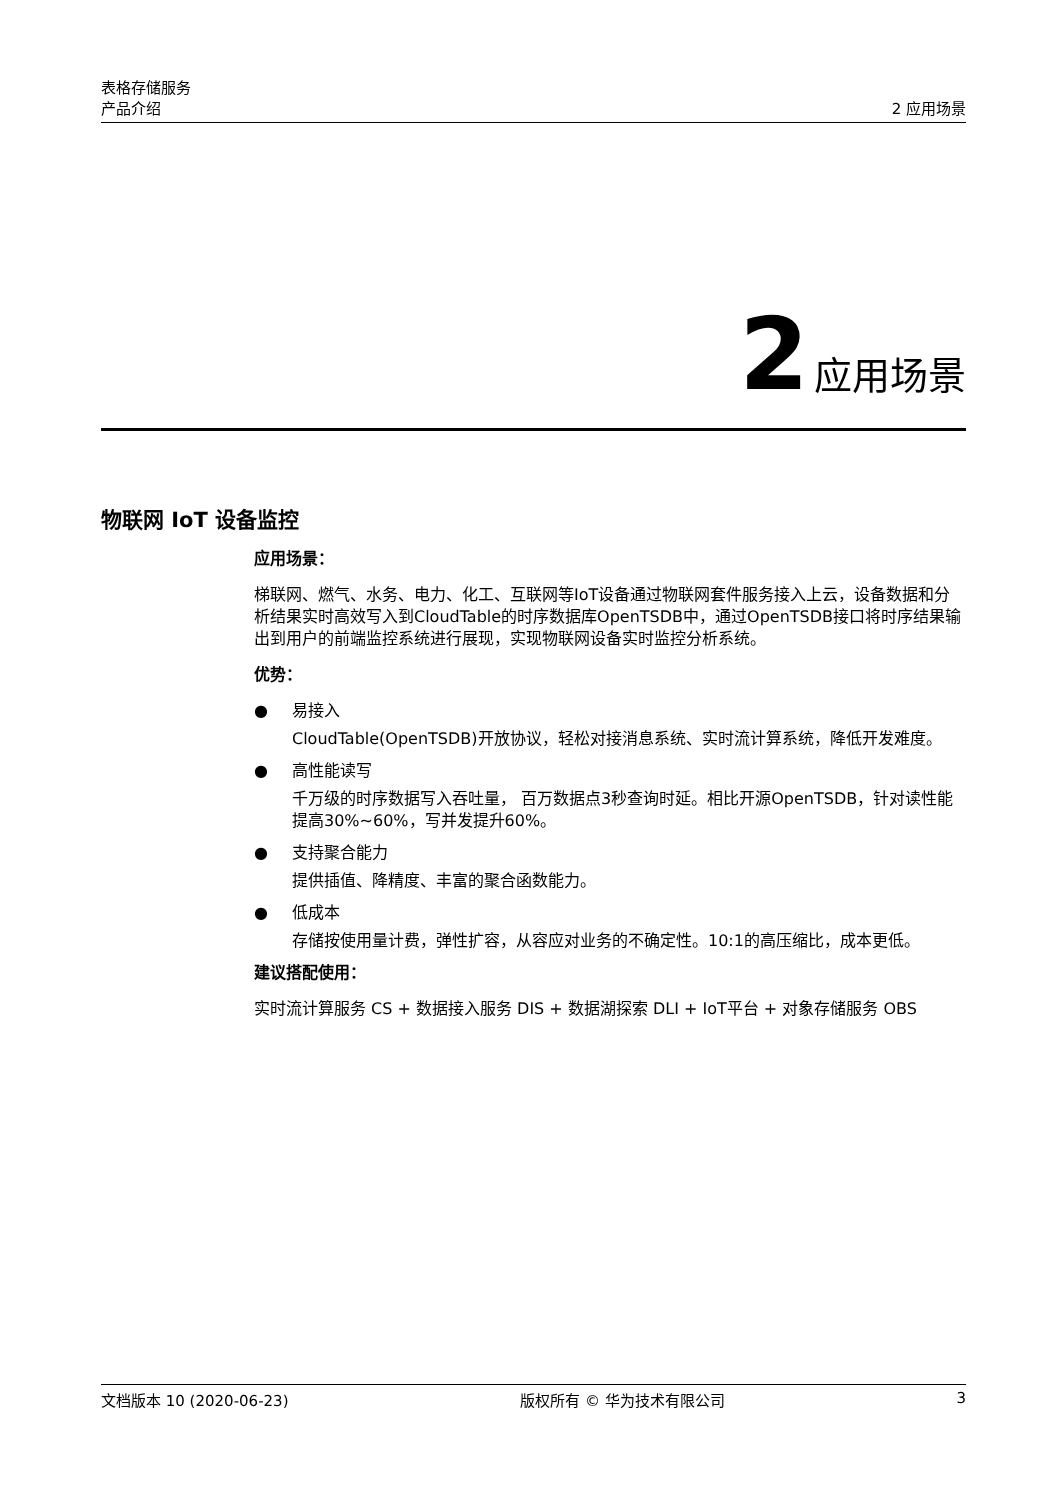表格存储服务
产品介绍 2 应用场景
2 应用场景
物联网 IoT 设备监控
应用场景：
梯联网、燃气、水务、电力、化工、互联网等IoT设备通过物联网套件服务接入上云，设备数据和分析结果实时高效写入到CloudTable的时序数据库OpenTSDB中，通过OpenTSDB接口将时序结果输出到用户的前端监控系统进行展现，实现物联网设备实时监控分析系统。
优势：
● 易接入
CloudTable(OpenTSDB)开放协议，轻松对接消息系统、实时流计算系统，降低开发难度。
● 高性能读写
千万级的时序数据写入吞吐量， 百万数据点3秒查询时延。相比开源OpenTSDB，针对读性能提高30%~60%，写并发提升60%。
● 支持聚合能力
提供插值、降精度、丰富的聚合函数能力。
● 低成本
存储按使用量计费，弹性扩容，从容应对业务的不确定性。10:1的高压缩比，成本更低。
建议搭配使用：
实时流计算服务 CS + 数据接入服务 DIS + 数据湖探索 DLI + IoT平台 + 对象存储服务 OBS
文档版本 10 (2020-06-23) 版权所有 © 华为技术有限公司 3